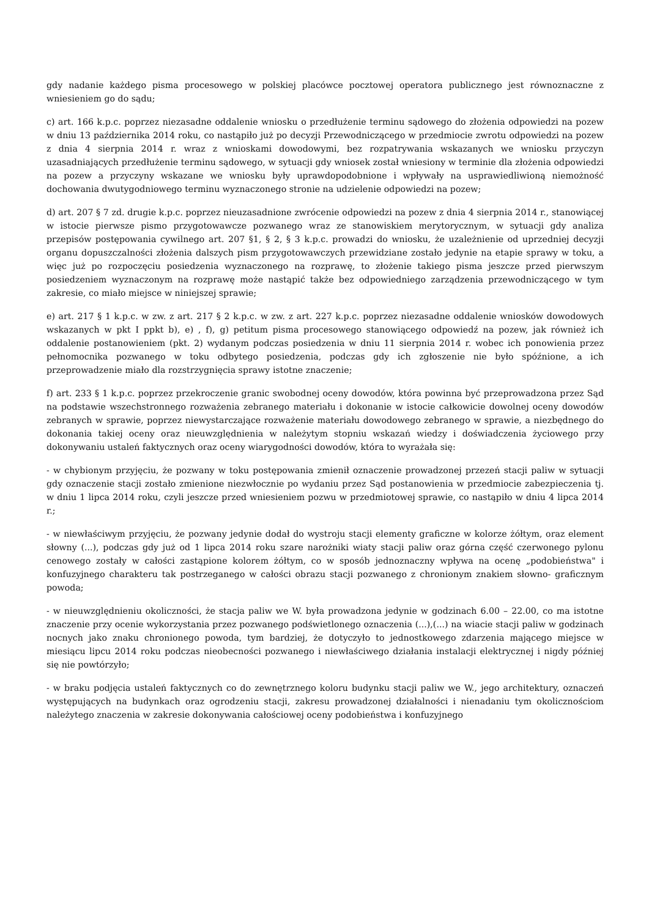gdy nadanie każdego pisma procesowego w polskiej placówce pocztowej operatora publicznego jest równoznaczne z wniesieniem go do sądu;
c) art. 166 k.p.c. poprzez niezasadne oddalenie wniosku o przedłużenie terminu sądowego do złożenia odpowiedzi na pozew w dniu 13 października 2014 roku, co nastąpiło już po decyzji Przewodniczącego w przedmiocie zwrotu odpowiedzi na pozew z dnia 4 sierpnia 2014 r. wraz z wnioskami dowodowymi, bez rozpatrywania wskazanych we wniosku przyczyn uzasadniających przedłużenie terminu sądowego, w sytuacji gdy wniosek został wniesiony w terminie dla złożenia odpowiedzi na pozew a przyczyny wskazane we wniosku były uprawdopodobnione i wpływały na usprawiedliwioną niemożność dochowania dwutygodniowego terminu wyznaczonego stronie na udzielenie odpowiedzi na pozew;
d) art. 207 § 7 zd. drugie k.p.c. poprzez nieuzasadnione zwrócenie odpowiedzi na pozew z dnia 4 sierpnia 2014 r., stanowiącej w istocie pierwsze pismo przygotowawcze pozwanego wraz ze stanowiskiem merytorycznym, w sytuacji gdy analiza przepisów postępowania cywilnego art. 207 §1, § 2, § 3 k.p.c. prowadzi do wniosku, że uzależnienie od uprzedniej decyzji organu dopuszczalności złożenia dalszych pism przygotowawczych przewidziane zostało jedynie na etapie sprawy w toku, a więc już po rozpoczęciu posiedzenia wyznaczonego na rozprawę, to złożenie takiego pisma jeszcze przed pierwszym posiedzeniem wyznaczonym na rozprawę może nastąpić także bez odpowiedniego zarządzenia przewodniczącego w tym zakresie, co miało miejsce w niniejszej sprawie;
e) art. 217 § 1 k.p.c. w zw. z art. 217 § 2 k.p.c. w zw. z art. 227 k.p.c. poprzez niezasadne oddalenie wniosków dowodowych wskazanych w pkt I ppkt b), e) , f), g) petitum pisma procesowego stanowiącego odpowiedź na pozew, jak również ich oddalenie postanowieniem (pkt. 2) wydanym podczas posiedzenia w dniu 11 sierpnia 2014 r. wobec ich ponowienia przez pełnomocnika pozwanego w toku odbytego posiedzenia, podczas gdy ich zgłoszenie nie było spóźnione, a ich przeprowadzenie miało dla rozstrzygnięcia sprawy istotne znaczenie;
f) art. 233 § 1 k.p.c. poprzez przekroczenie granic swobodnej oceny dowodów, która powinna być przeprowadzona przez Sąd na podstawie wszechstronnego rozważenia zebranego materiału i dokonanie w istocie całkowicie dowolnej oceny dowodów zebranych w sprawie, poprzez niewystarczające rozważenie materiału dowodowego zebranego w sprawie, a niezbędnego do dokonania takiej oceny oraz nieuwzględnienia w należytym stopniu wskazań wiedzy i doświadczenia życiowego przy dokonywaniu ustaleń faktycznych oraz oceny wiarygodności dowodów, która to wyrażała się:
- w chybionym przyjęciu, że pozwany w toku postępowania zmienił oznaczenie prowadzonej przezeń stacji paliw w sytuacji gdy oznaczenie stacji zostało zmienione niezwłocznie po wydaniu przez Sąd postanowienia w przedmiocie zabezpieczenia tj. w dniu 1 lipca 2014 roku, czyli jeszcze przed wniesieniem pozwu w przedmiotowej sprawie, co nastąpiło w dniu 4 lipca 2014 r.;
- w niewłaściwym przyjęciu, że pozwany jedynie dodał do wystroju stacji elementy graficzne w kolorze żółtym, oraz element słowny (...), podczas gdy już od 1 lipca 2014 roku szare narożniki wiaty stacji paliw oraz górna część czerwonego pylonu cenowego zostały w całości zastąpione kolorem żółtym, co w sposób jednoznaczny wpływa na ocenę „podobieństwa" i konfuzyjnego charakteru tak postrzeganego w całości obrazu stacji pozwanego z chronionym znakiem słowno- graficznym powoda;
- w nieuwzględnieniu okoliczności, że stacja paliw we W. była prowadzona jedynie w godzinach 6.00 – 22.00, co ma istotne znaczenie przy ocenie wykorzystania przez pozwanego podświetlonego oznaczenia (...),(...) na wiacie stacji paliw w godzinach nocnych jako znaku chronionego powoda, tym bardziej, że dotyczyło to jednostkowego zdarzenia mającego miejsce w miesiącu lipcu 2014 roku podczas nieobecności pozwanego i niewłaściwego działania instalacji elektrycznej i nigdy później się nie powtórzyło;
- w braku podjęcia ustaleń faktycznych co do zewnętrznego koloru budynku stacji paliw we W., jego architektury, oznaczeń występujących na budynkach oraz ogrodzeniu stacji, zakresu prowadzonej działalności i nienadaniu tym okolicznościom należytego znaczenia w zakresie dokonywania całościowej oceny podobieństwa i konfuzyjnego